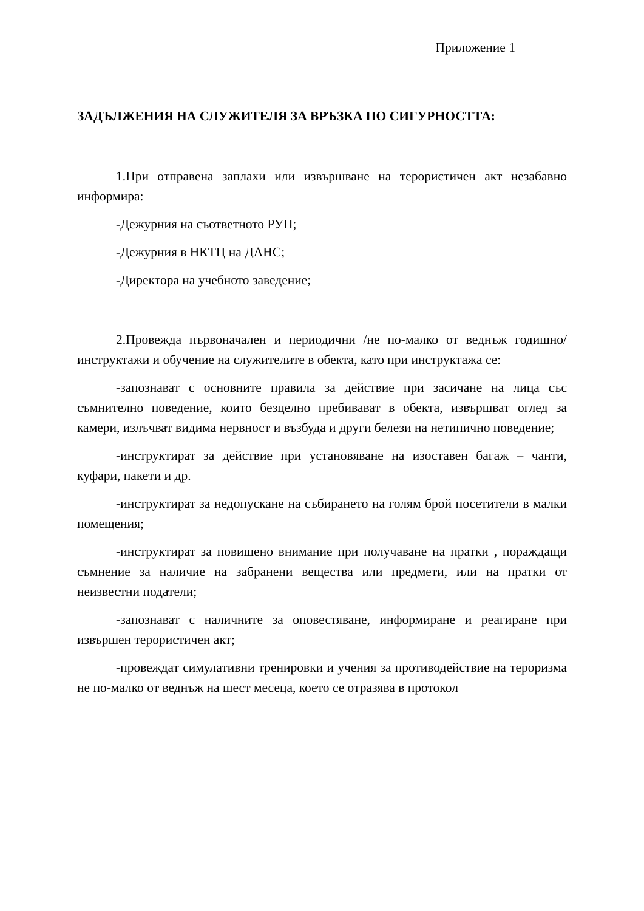Приложение 1
ЗАДЪЛЖЕНИЯ НА СЛУЖИТЕЛЯ ЗА ВРЪЗКА ПО СИГУРНОСТТА:
1.При отправена заплахи или извършване на терористичен акт незабавно информира:
-Дежурния на съответното РУП;
-Дежурния в НКТЦ на ДАНС;
-Директора на учебното заведение;
2.Провежда първоначален и периодични /не по-малко от веднъж годишно/ инструктажи и обучение на служителите в обекта, като при инструктажа се:
-запознават с основните правила за действие при засичане на лица със съмнително поведение, които безцелно пребивават в обекта, извършват оглед за камери, излъчват видима нервност и възбуда и други белези на нетипично поведение;
-инструктират за действие при установяване на изоставен багаж – чанти, куфари, пакети и др.
-инструктират за недопускане на събирането на голям брой посетители в малки помещения;
-инструктират за повишено внимание при получаване на пратки , пораждащи съмнение за наличие на забранени вещества или предмети, или на пратки от неизвестни податели;
-запознават с наличните за оповестяване, информиране и реагиране при извършен терористичен акт;
-провеждат симулативни тренировки и учения за противодействие на тероризма не по-малко от веднъж на шест месеца, което се отразява в протокол